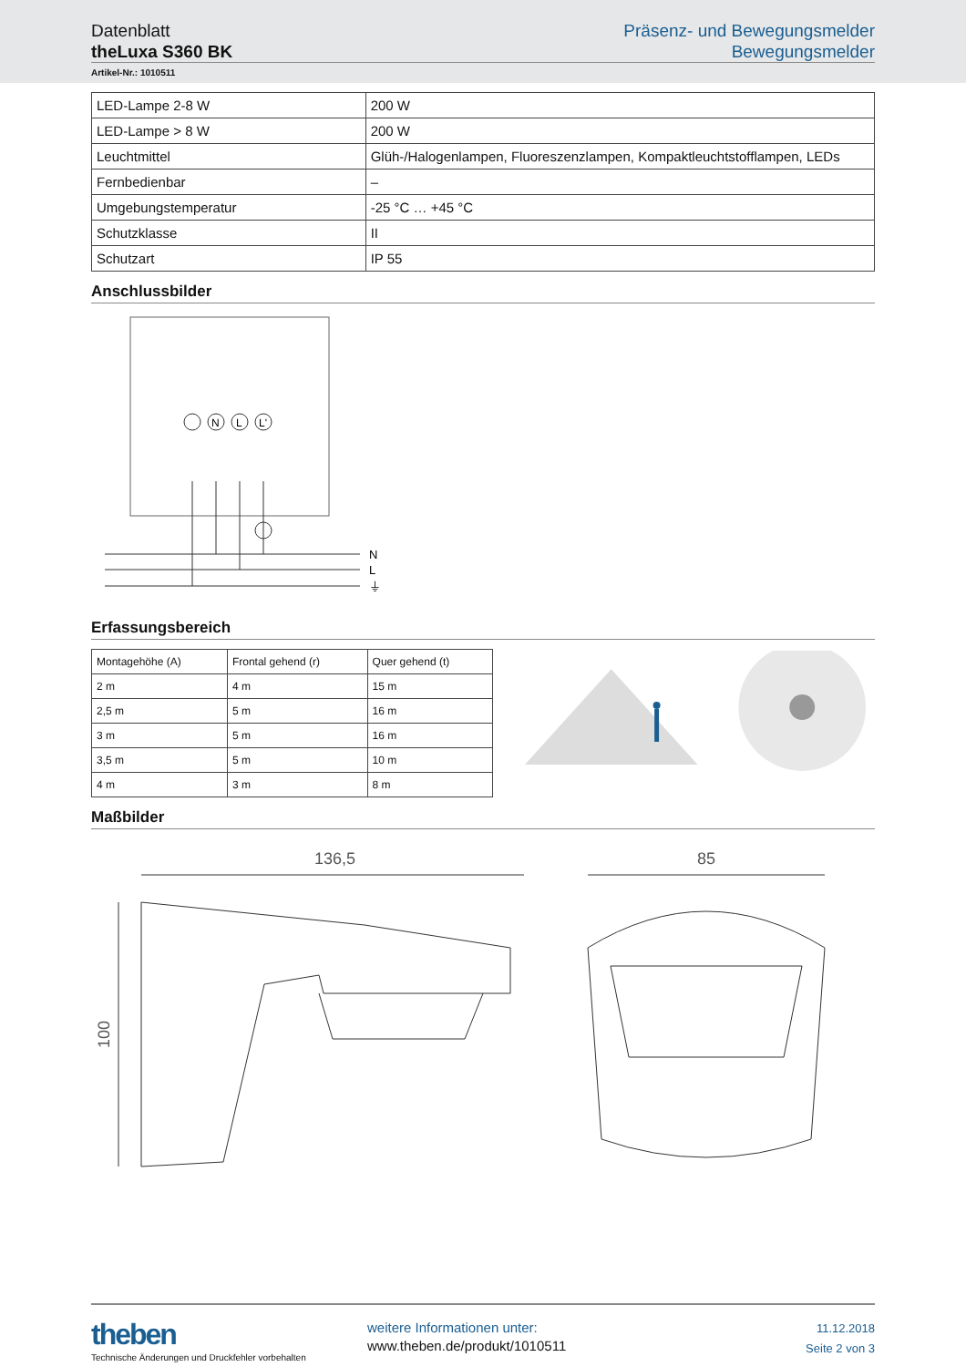Datenblatt
theLuxa S360 BK
Präsenz- und Bewegungsmelder
Bewegungsmelder
Artikel-Nr.: 1010511
| LED-Lampe 2-8 W | 200 W |
| LED-Lampe > 8 W | 200 W |
| Leuchtmittel | Glüh-/Halogenlampen, Fluoreszenzlampen, Kompaktleuchtstofflampen, LEDs |
| Fernbedienbar | – |
| Umgebungstemperatur | -25 °C … +45 °C |
| Schutzklasse | II |
| Schutzart | IP 55 |
Anschlussbilder
N
L
L'
N
L
⏚
Erfassungsbereich
| Montagehöhe (A) | Frontal gehend (r) | Quer gehend (t) |
| --- | --- | --- |
| 2 m | 4 m | 15 m |
| 2,5 m | 5 m | 16 m |
| 3 m | 5 m | 16 m |
| 3,5 m | 5 m | 10 m |
| 4 m | 3 m | 8 m |
Maßbilder
136,5
100
85
theben
Technische Änderungen und Druckfehler vorbehalten
weitere Informationen unter:
www.theben.de/produkt/1010511
11.12.2018
Seite 2 von 3